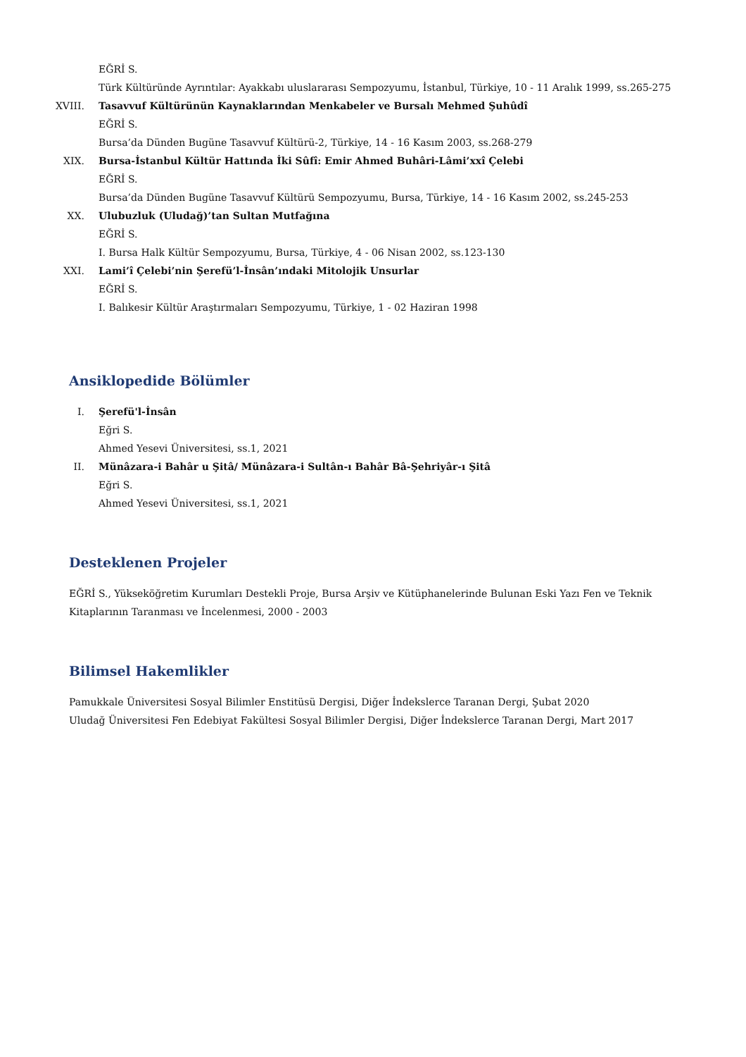EĞRİ S.
Türk Kültüründe Ayrıntılar: Ayakkabı uluslararası Sempozyumu, İstanbul, Türkiye, 10 - 11 Aralık 1999, ss.265-275
XVIII.
Tasavvuf Kültürünün Kaynaklarından Menkabeler ve Bursalı Mehmed Şuhûdî
EĞRİ S.
Bursa’da Dünden Bugüne Tasavvuf Kültürü-2, Türkiye, 14 - 16 Kasım 2003, ss.268-279
XIX. Bursa-İstanbul Kültür Hattında İki Sûfî: Emir Ahmed Buhâri-Lâmi’xxî Çelebi
EĞRİ S.
Bursa’da Dünden Bugüne Tasavvuf Kültürü Sempozyumu, Bursa, Türkiye, 14 - 16 Kasım 2002, ss.245-253
XX. Ulubuzluk (Uludağ)’tan Sultan Mutfağına
EĞRİ S.
I. Bursa Halk Kültür Sempozyumu, Bursa, Türkiye, 4 - 06 Nisan 2002, ss.123-130
XXI. Lami’î Çelebi’nin Şerefü’l-İnsân’ındaki Mitolojik Unsurlar
EĞRİ S.
I. Balıkesir Kültür Araştırmaları Sempozyumu, Türkiye, 1 - 02 Haziran 1998
Ansiklopedide Bölümler
I. Şerefü'l-İnsân
Eğri S.
Ahmed Yesevi Üniversitesi, ss.1, 2021
II. Münâzara-i Bahâr u Şitâ/ Münâzara-i Sultân-ı Bahâr Bâ-Şehriyâr-ı Şitâ
Eğri S.
Ahmed Yesevi Üniversitesi, ss.1, 2021
Desteklenen Projeler
EĞRİ S., Yükseköğretim Kurumları Destekli Proje, Bursa Arşiv ve Kütüphanelerinde Bulunan Eski Yazı Fen ve Teknik Kitaplarının Taranması ve İncelenmesi, 2000 - 2003
Bilimsel Hakemlikler
Pamukkale Üniversitesi Sosyal Bilimler Enstitüsü Dergisi, Diğer İndekslerce Taranan Dergi, Şubat 2020
Uludağ Üniversitesi Fen Edebiyat Fakültesi Sosyal Bilimler Dergisi, Diğer İndekslerce Taranan Dergi, Mart 2017